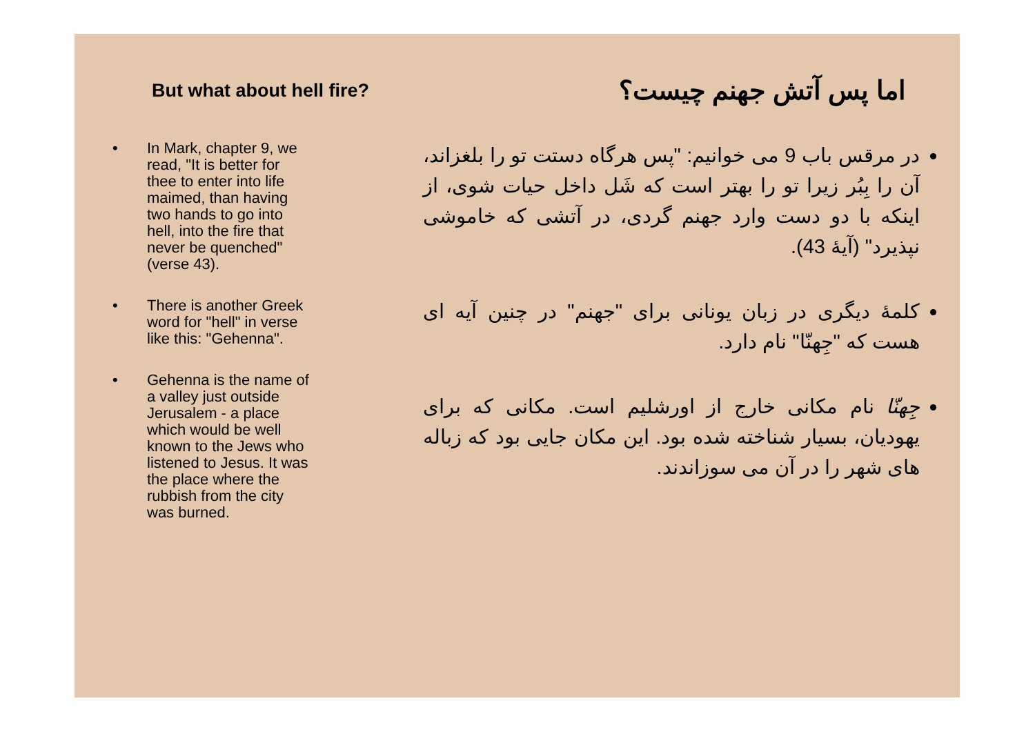But what about hell fire?
اما پس آتش جهنم چیست؟
• In Mark, chapter 9, we read, "It is better for thee to enter into life maimed, than having two hands to go into hell, into the fire that never be quenched" (verse 43).
• There is another Greek word for "hell" in verse like this: "Gehenna".
• Gehenna is the name of a valley just outside Jerusalem - a place which would be well known to the Jews who listened to Jesus. It was the place where the rubbish from the city was burned.
در مرقس باب 9 می خوانیم: "پس هرگاه دستت تو را بلغزاند، آن را بِبُر زیرا تو را بهتر است که شَل داخل حیات شوی، از اینکه با دو دست وارد جهنم گردی، در آتشی که خاموشی نپذیرد" (آیهٔ 43).
کلمهٔ دیگری در زبان یونانی برای "جهنم" در چنین آیه ای هست که "جِهنّا" نام دارد.
جِهنّا نام مکانی خارج از اورشلیم است. مکانی که برای یهودیان، بسیار شناخته شده بود. این مکان جایی بود که زباله های شهر را در آن می سوزاندند.